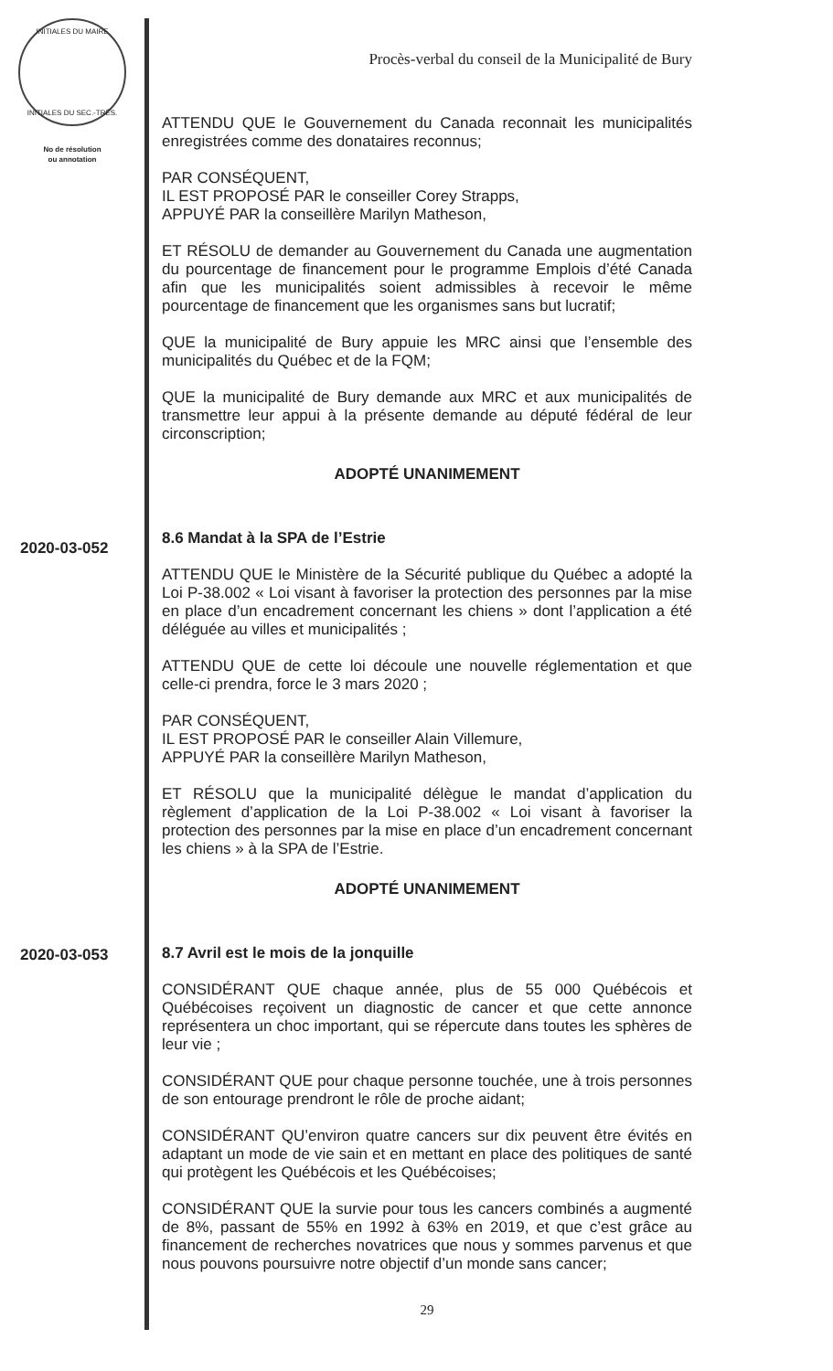INITIALES DU MAIRE
INITIALES DU SEC.-TRÉS.
No de résolution
ou annotation
2020-03-052
2020-03-053
Procès-verbal du conseil de la Municipalité de Bury
ATTENDU QUE le Gouvernement du Canada reconnait les municipalités enregistrées comme des donataires reconnus;
PAR CONSÉQUENT,
IL EST PROPOSÉ PAR le conseiller Corey Strapps,
APPUYÉ PAR la conseillère Marilyn Matheson,
ET RÉSOLU de demander au Gouvernement du Canada une augmentation du pourcentage de financement pour le programme Emplois d’été Canada afin que les municipalités soient admissibles à recevoir le même pourcentage de financement que les organismes sans but lucratif;
QUE la municipalité de Bury appuie les MRC ainsi que l’ensemble des municipalités du Québec et de la FQM;
QUE la municipalité de Bury demande aux MRC et aux municipalités de transmettre leur appui à la présente demande au député fédéral de leur circonscription;
ADOPTÉ UNANIMEMENT
8.6 Mandat à la SPA de l’Estrie
ATTENDU QUE le Ministère de la Sécurité publique du Québec a adopté la Loi P-38.002 « Loi visant à favoriser la protection des personnes par la mise en place d’un encadrement concernant les chiens » dont l’application a été déléguée au villes et municipalités ;
ATTENDU QUE de cette loi découle une nouvelle réglementation et que celle-ci prendra, force le 3 mars 2020 ;
PAR CONSÉQUENT,
IL EST PROPOSÉ PAR le conseiller Alain Villemure,
APPUYÉ PAR la conseillère Marilyn Matheson,
ET RÉSOLU que la municipalité délègue le mandat d’application du règlement d’application de la Loi P-38.002 « Loi visant à favoriser la protection des personnes par la mise en place d’un encadrement concernant les chiens » à la SPA de l’Estrie.
ADOPTÉ UNANIMEMENT
8.7 Avril est le mois de la jonquille
CONSIDÉRANT QUE chaque année, plus de 55 000 Québécois et Québécoises reçoivent un diagnostic de cancer et que cette annonce représentera un choc important, qui se répercute dans toutes les sphères de leur vie ;
CONSIDÉRANT QUE pour chaque personne touchée, une à trois personnes de son entourage prendront le rôle de proche aidant;
CONSIDÉRANT QU’environ quatre cancers sur dix peuvent être évités en adaptant un mode de vie sain et en mettant en place des politiques de santé qui protègent les Québécois et les Québécoises;
CONSIDÉRANT QUE la survie pour tous les cancers combinés a augmenté de 8%, passant de 55% en 1992 à 63% en 2019, et que c’est grâce au financement de recherches novatrices que nous y sommes parvenus et que nous pouvons poursuivre notre objectif d’un monde sans cancer;
29